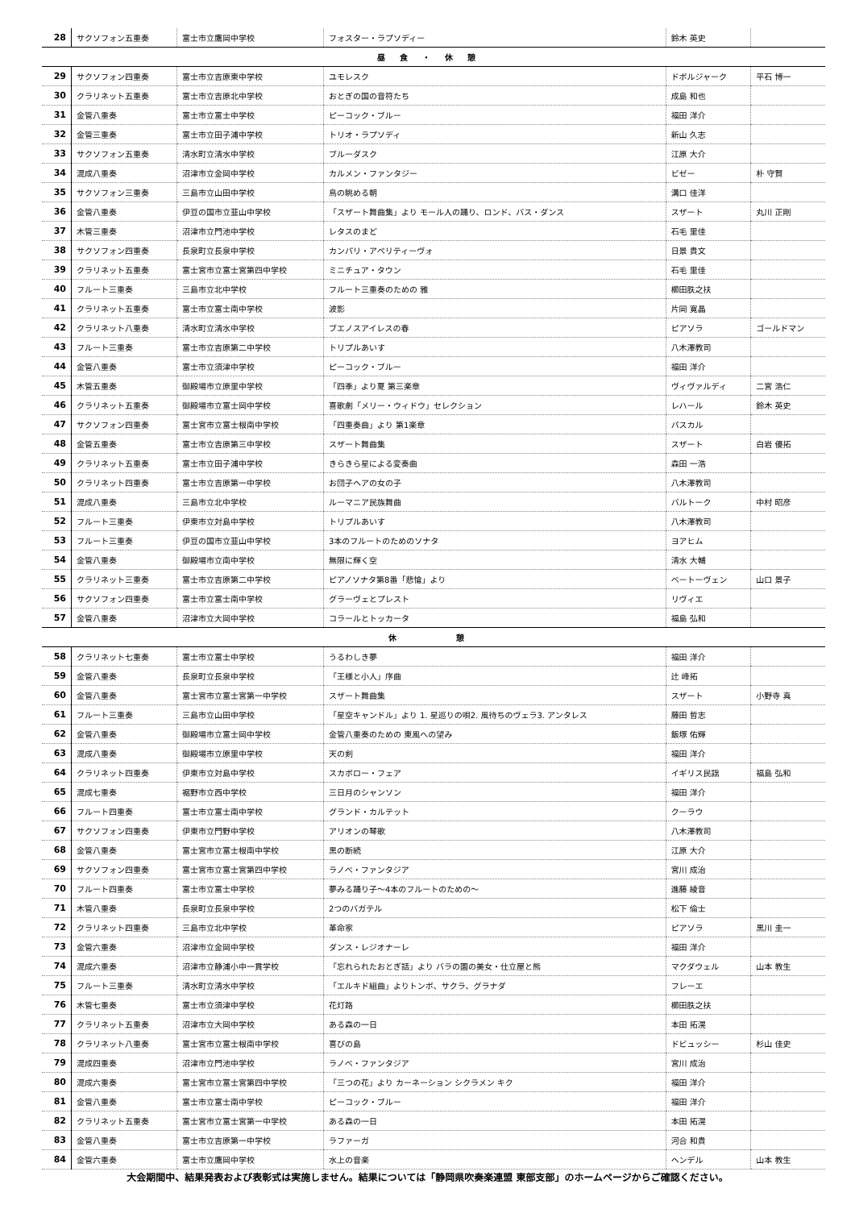| 28 | サクソフォン五重奏 | 富士市立鷹岡中学校 | フォスター・ラプソディー | 鈴木 英史 | |
| 昼食・休憩 | | | | | |
| 29 | サクソフォン四重奏 | 富士市立吉原東中学校 | ユモレスク | ドボルジャーク | 平石 博一 |
| 30 | クラリネット五重奏 | 富士市立吉原北中学校 | おとぎの国の音符たち | 成島 和也 | |
| 31 | 金管八重奏 | 富士市立富士中学校 | ピーコック・ブルー | 福田 洋介 | |
| 32 | 金管三重奏 | 富士市立田子浦中学校 | トリオ・ラプソディ | 新山 久志 | |
| 33 | サクソフォン五重奏 | 清水町立清水中学校 | ブルーダスク | 江原 大介 | |
| 34 | 混成八重奏 | 沼津市立金岡中学校 | カルメン・ファンタジー | ビゼー | 朴 守賢 |
| 35 | サクソフォン三重奏 | 三島市立山田中学校 | 鳥の眺める朝 | 溝口 佳洋 | |
| 36 | 金管八重奏 | 伊豆の国市立韮山中学校 | 「スザート舞曲集」より モール人の踊り、ロンド、バス・ダンス | スザート | 丸川 正剛 |
| 37 | 木管三重奏 | 沼津市立門池中学校 | レタスのまど | 石毛 里佳 | |
| 38 | サクソフォン四重奏 | 長泉町立長泉中学校 | カンパリ・アペリティーヴォ | 日景 貴文 | |
| 39 | クラリネット五重奏 | 富士宮市立富士宮第四中学校 | ミニチュア・タウン | 石毛 里佳 | |
| 40 | フルート三重奏 | 三島市立北中学校 | フルート三重奏のための 雅 | 櫛田胅之扶 | |
| 41 | クラリネット五重奏 | 富士市立富士南中学校 | 波影 | 片岡 寛晶 | |
| 42 | クラリネット八重奏 | 清水町立清水中学校 | ブエノスアイレスの春 | ピアソラ | ゴールドマン |
| 43 | フルート三重奏 | 富士市立吉原第二中学校 | トリプルあいす | 八木澤教司 | |
| 44 | 金管八重奏 | 富士市立須津中学校 | ピーコック・ブルー | 福田 洋介 | |
| 45 | 木管五重奏 | 御殿場市立原里中学校 | 「四季」より夏 第三楽章 | ヴィヴァルディ | 二宮 浩仁 |
| 46 | クラリネット五重奏 | 御殿場市立富士岡中学校 | 喜歌劇「メリー・ウィドウ」セレクション | レハール | 鈴木 英史 |
| 47 | サクソフォン四重奏 | 富士宮市立富士根南中学校 | 「四重奏曲」より 第1楽章 | パスカル | |
| 48 | 金管五重奏 | 富士市立吉原第三中学校 | スザート舞曲集 | スザート | 白岩 優拓 |
| 49 | クラリネット五重奏 | 富士市立田子浦中学校 | きらきら星による変奏曲 | 森田 一浩 | |
| 50 | クラリネット四重奏 | 富士市立吉原第一中学校 | お団子ヘアの女の子 | 八木澤教司 | |
| 51 | 混成八重奏 | 三島市立北中学校 | ルーマニア民族舞曲 | バルトーク | 中村 昭彦 |
| 52 | フルート三重奏 | 伊東市立対島中学校 | トリプルあいす | 八木澤教司 | |
| 53 | フルート三重奏 | 伊豆の国市立韮山中学校 | 3本のフルートのためのソナタ | ヨアヒム | |
| 54 | 金管八重奏 | 御殿場市立南中学校 | 無限に輝く空 | 清水 大輔 | |
| 55 | クラリネット三重奏 | 富士市立吉原第二中学校 | ピアノソナタ第8番「悲愴」より | ベートーヴェン | 山口 景子 |
| 56 | サクソフォン四重奏 | 富士市立富士南中学校 | グラーヴェとプレスト | リヴィエ | |
| 57 | 金管八重奏 | 沼津市立大岡中学校 | コラールとトッカータ | 福島 弘和 | |
| 休 憩 | | | | | |
| 58 | クラリネット七重奏 | 富士市立富士中学校 | うるわしき夢 | 福田 洋介 | |
| 59 | 金管八重奏 | 長泉町立長泉中学校 | 「王様と小人」序曲 | 辻 峰拓 | |
| 60 | 金管八重奏 | 富士宮市立富士宮第一中学校 | スザート舞曲集 | スザート | 小野寺 真 |
| 61 | フルート三重奏 | 三島市立山田中学校 | 「星空キャンドル」より 1. 星巡りの唄2. 風待ちのヴェラ3. アンタレス | 藤田 哲志 | |
| 62 | 金管八重奏 | 御殿場市立富士岡中学校 | 金管八重奏のための 東風への望み | 飯塚 佑輝 | |
| 63 | 混成八重奏 | 御殿場市立原里中学校 | 天の剣 | 福田 洋介 | |
| 64 | クラリネット四重奏 | 伊東市立対島中学校 | スカボロー・フェア | イギリス民謡 | 福島 弘和 |
| 65 | 混成七重奏 | 裾野市立西中学校 | 三日月のシャンソン | 福田 洋介 | |
| 66 | フルート四重奏 | 富士市立富士南中学校 | グランド・カルテット | クーラウ | |
| 67 | サクソフォン四重奏 | 伊東市立門野中学校 | アリオンの琴歌 | 八木澤教司 | |
| 68 | 金管八重奏 | 富士宮市立富士根南中学校 | 黒の断続 | 江原 大介 | |
| 69 | サクソフォン四重奏 | 富士宮市立富士宮第四中学校 | ラノベ・ファンタジア | 宮川 成治 | |
| 70 | フルート四重奏 | 富士市立富士中学校 | 夢みる踊り子～4本のフルートのための～ | 進藤 綾音 | |
| 71 | 木管八重奏 | 長泉町立長泉中学校 | 2つのバガテル | 松下 倫士 | |
| 72 | クラリネット四重奏 | 三島市立北中学校 | 革命家 | ピアソラ | 黒川 圭一 |
| 73 | 金管六重奏 | 沼津市立金岡中学校 | ダンス・レジオナーレ | 福田 洋介 | |
| 74 | 混成六重奏 | 沼津市立静浦小中一貫学校 | 「忘れられたおとぎ話」より バラの園の美女・仕立屋と熊 | マクダウェル | 山本 教生 |
| 75 | フルート三重奏 | 清水町立清水中学校 | 「エルキド組曲」よりトンボ、サクラ、グラナダ | フレーエ | |
| 76 | 木管七重奏 | 富士市立須津中学校 | 花灯路 | 櫛田胅之扶 | |
| 77 | クラリネット五重奏 | 沼津市立大岡中学校 | ある森の一日 | 本田 拓滉 | |
| 78 | クラリネット八重奏 | 富士宮市立富士根南中学校 | 喜びの島 | ドビュッシー | 杉山 佳史 |
| 79 | 混成四重奏 | 沼津市立門池中学校 | ラノベ・ファンタジア | 宮川 成治 | |
| 80 | 混成六重奏 | 富士宮市立富士宮第四中学校 | 「三つの花」より カーネーション シクラメン キク | 福田 洋介 | |
| 81 | 金管八重奏 | 富士市立富士南中学校 | ピーコック・ブルー | 福田 洋介 | |
| 82 | クラリネット五重奏 | 富士宮市立富士宮第一中学校 | ある森の一日 | 本田 拓滉 | |
| 83 | 金管八重奏 | 富士市立吉原第一中学校 | ラファーガ | 河合 和貴 | |
| 84 | 金管六重奏 | 富士市立鷹岡中学校 | 水上の音楽 | ヘンデル | 山本 教生 |
大会期間中、結果発表および表彰式は実施しません。結果については「静岡県吹奏楽連盟 東部支部」のホームページからご確認ください。